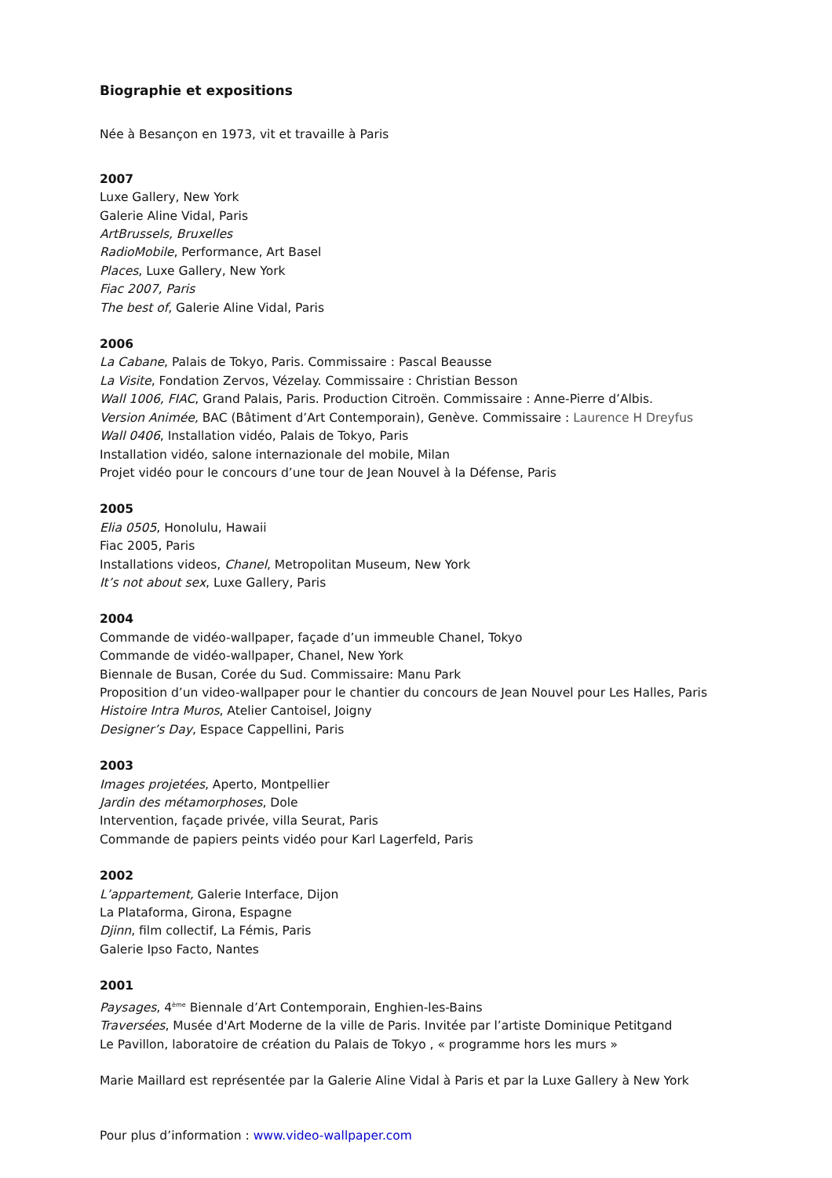Biographie et expositions
Née à Besançon en 1973, vit et travaille à Paris
2007
Luxe Gallery, New York
Galerie Aline Vidal, Paris
ArtBrussels, Bruxelles
RadioMobile, Performance, Art Basel
Places, Luxe Gallery, New York
Fiac 2007, Paris
The best of, Galerie Aline Vidal, Paris
2006
La Cabane, Palais de Tokyo, Paris. Commissaire : Pascal Beausse
La Visite, Fondation Zervos, Vézelay. Commissaire : Christian Besson
Wall 1006, FIAC, Grand Palais, Paris. Production Citroën. Commissaire : Anne-Pierre d’Albis.
Version Animée, BAC (Bâtiment d’Art Contemporain), Genève. Commissaire : Laurence H Dreyfus
Wall 0406, Installation vidéo, Palais de Tokyo, Paris
Installation vidéo, salone internazionale del mobile, Milan
Projet vidéo pour le concours d’une tour de Jean Nouvel à la Défense, Paris
2005
Elia 0505, Honolulu, Hawaii
Fiac 2005, Paris
Installations videos, Chanel, Metropolitan Museum, New York
It’s not about sex, Luxe Gallery, Paris
2004
Commande de vidéo-wallpaper, façade d’un immeuble Chanel, Tokyo
Commande de vidéo-wallpaper, Chanel, New York
Biennale de Busan, Corée du Sud. Commissaire: Manu Park
Proposition d’un video-wallpaper pour le chantier du concours de Jean Nouvel pour Les Halles, Paris
Histoire Intra Muros, Atelier Cantoisel, Joigny
Designer’s Day, Espace Cappellini, Paris
2003
Images projetées, Aperto, Montpellier
Jardin des métamorphoses, Dole
Intervention, façade privée, villa Seurat, Paris
Commande de papiers peints vidéo pour Karl Lagerfeld, Paris
2002
L’appartement, Galerie Interface, Dijon
La Plataforma, Girona, Espagne
Djinn, film collectif, La Fémis, Paris
Galerie Ipso Facto, Nantes
2001
Paysages, 4<sup>ème</sup> Biennale d’Art Contemporain, Enghien-les-Bains
Traversées, Musée d'Art Moderne de la ville de Paris. Invitée par l’artiste Dominique Petitgand
Le Pavillon, laboratoire de création du Palais de Tokyo , « programme hors les murs »
Marie Maillard est représentée par la Galerie Aline Vidal à Paris et par la Luxe Gallery à New York
Pour plus d’information : www.video-wallpaper.com